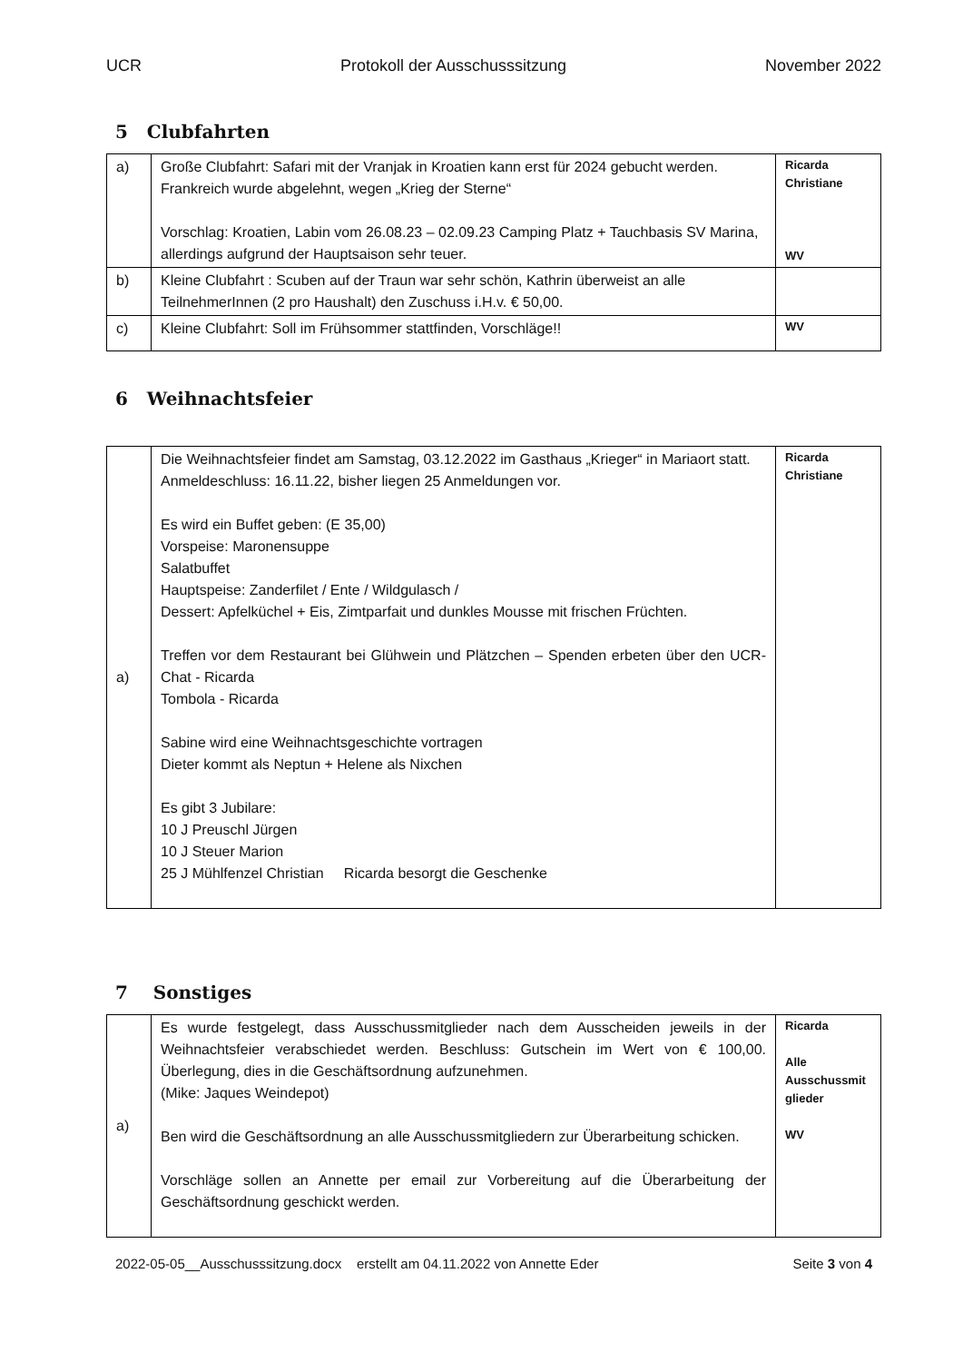UCR Protokoll der Ausschusssitzung November 2022
5 Clubfahrten
| a) | Große Clubfahrt: Safari mit der Vranjak in Kroatien kann erst für 2024 gebucht werden. Frankreich wurde abgelehnt, wegen „Krieg der Sterne“ Vorschlag: Kroatien, Labin vom 26.08.23 – 02.09.23 Camping Platz + Tauchbasis SV Marina, allerdings aufgrund der Hauptsaison sehr teuer. | Ricarda Christiane WV |
| b) | Kleine Clubfahrt : Scuben auf der Traun war sehr schön, Kathrin überweist an alle TeilnehmerInnen (2 pro Haushalt) den Zuschuss i.H.v. € 50,00. | |
| c) | Kleine Clubfahrt: Soll im Frühsommer stattfinden, Vorschläge!! | WV |
6 Weihnachtsfeier
| a) | Die Weihnachtsfeier findet am Samstag, 03.12.2022 im Gasthaus „Krieger“ in Mariaort statt. Anmeldeschluss: 16.11.22, bisher liegen 25 Anmeldungen vor. Es wird ein Buffet geben: (E 35,00) Vorspeise: Maronensuppe Salatbuffet Hauptspeise: Zanderfilet / Ente / Wildgulasch / Dessert: Apfelküchel + Eis, Zimtparfait und dunkles Mousse mit frischen Früchten. Treffen vor dem Restaurant bei Glühwein und Plätzchen – Spenden erbeten über den UCR-Chat - Ricarda Tombola - Ricarda Sabine wird eine Weihnachtsgeschichte vortragen Dieter kommt als Neptun + Helene als Nixchen Es gibt 3 Jubilare: 10 J Preuschl Jürgen 10 J Steuer Marion 25 J Mühlfenzel Christian Ricarda besorgt die Geschenke | Ricarda Christiane |
7 Sonstiges
| a) | Es wurde festgelegt, dass Ausschussmitglieder nach dem Ausscheiden jeweils in der Weihnachtsfeier verabschiedet werden. Beschluss: Gutschein im Wert von € 100,00. Überlegung, dies in die Geschäftsordnung aufzunehmen. (Mike: Jaques Weindepot) Ben wird die Geschäftsordnung an alle Ausschussmitgliedern zur Überarbeitung schicken. Vorschläge sollen an Annette per email zur Vorbereitung auf die Überarbeitung der Geschäftsordnung geschickt werden. | Ricarda Alle Ausschussmit glieder WV |
2022-05-05__Ausschusssitzung.docx erstellt am 04.11.2022 von Annette Eder Seite 3 von 4